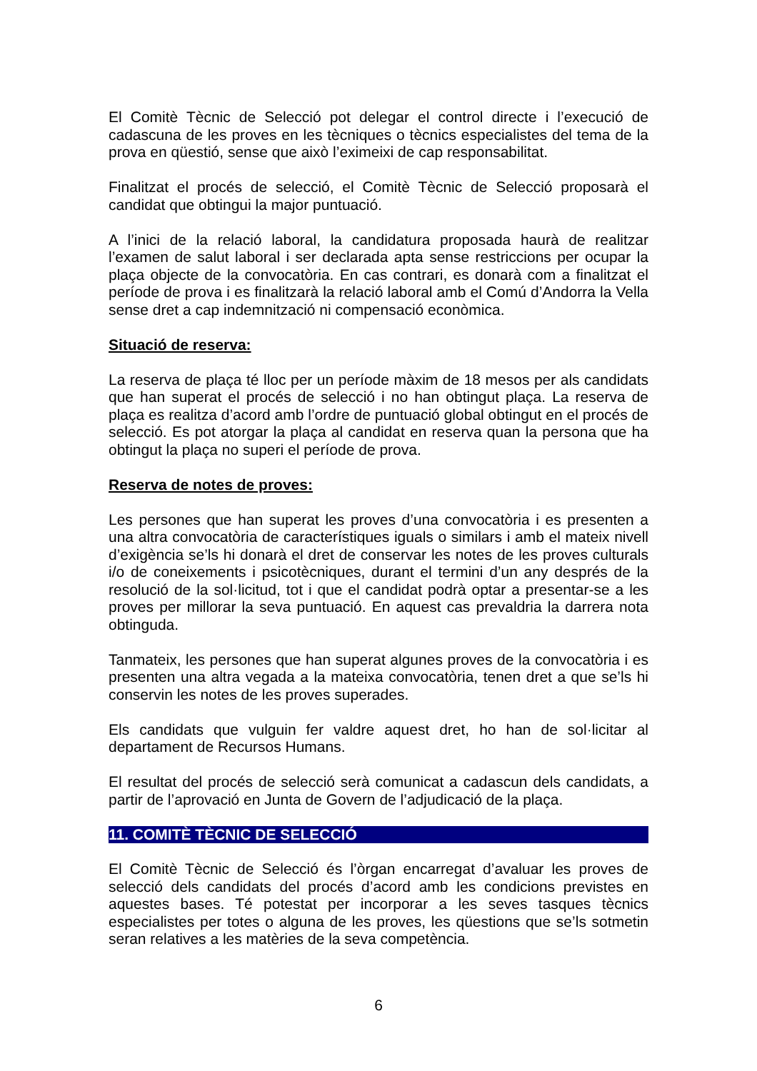El Comitè Tècnic de Selecció pot delegar el control directe i l’execució de cadascuna de les proves en les tècniques o tècnics especialistes del tema de la prova en qüestió, sense que això l’eximeixi de cap responsabilitat.
Finalitzat el procés de selecció, el Comitè Tècnic de Selecció proposarà el candidat que obtingui la major puntuació.
A l’inici de la relació laboral, la candidatura proposada haurà de realitzar l’examen de salut laboral i ser declarada apta sense restriccions per ocupar la plaça objecte de la convocatòria. En cas contrari, es donarà com a finalitzat el període de prova i es finalitzarà la relació laboral amb el Comú d’Andorra la Vella sense dret a cap indemnització ni compensació econòmica.
Situació de reserva:
La reserva de plaça té lloc per un període màxim de 18 mesos per als candidats que han superat el procés de selecció i no han obtingut plaça. La reserva de plaça es realitza d’acord amb l’ordre de puntuació global obtingut en el procés de selecció. Es pot atorgar la plaça al candidat en reserva quan la persona que ha obtingut la plaça no superi el període de prova.
Reserva de notes de proves:
Les persones que han superat les proves d’una convocatòria i es presenten a una altra convocatòria de característiques iguals o similars i amb el mateix nivell d’exigència se’ls hi donarà el dret de conservar les notes de les proves culturals i/o de coneixements i psicotècniques, durant el termini d’un any després de la resolució de la sol·licitud, tot i que el candidat podrà optar a presentar-se a les proves per millorar la seva puntuació. En aquest cas prevaldria la darrera nota obtinguda.
Tanmateix, les persones que han superat algunes proves de la convocatòria i es presenten una altra vegada a la mateixa convocatòria, tenen dret a que se’ls hi conservin les notes de les proves superades.
Els candidats que vulguin fer valdre aquest dret, ho han de sol·licitar al departament de Recursos Humans.
El resultat del procés de selecció serà comunicat a cadascun dels candidats, a partir de l’aprovació en Junta de Govern de l’adjudicació de la plaça.
11. COMITÈ TÈCNIC DE SELECCIÓ
El Comitè Tècnic de Selecció és l’òrgan encarregat d’avaluar les proves de selecció dels candidats del procés d’acord amb les condicions previstes en aquestes bases. Té potestat per incorporar a les seves tasques tècnics especialistes per totes o alguna de les proves, les qüestions que se’ls sotmetin seran relatives a les matèries de la seva competència.
6